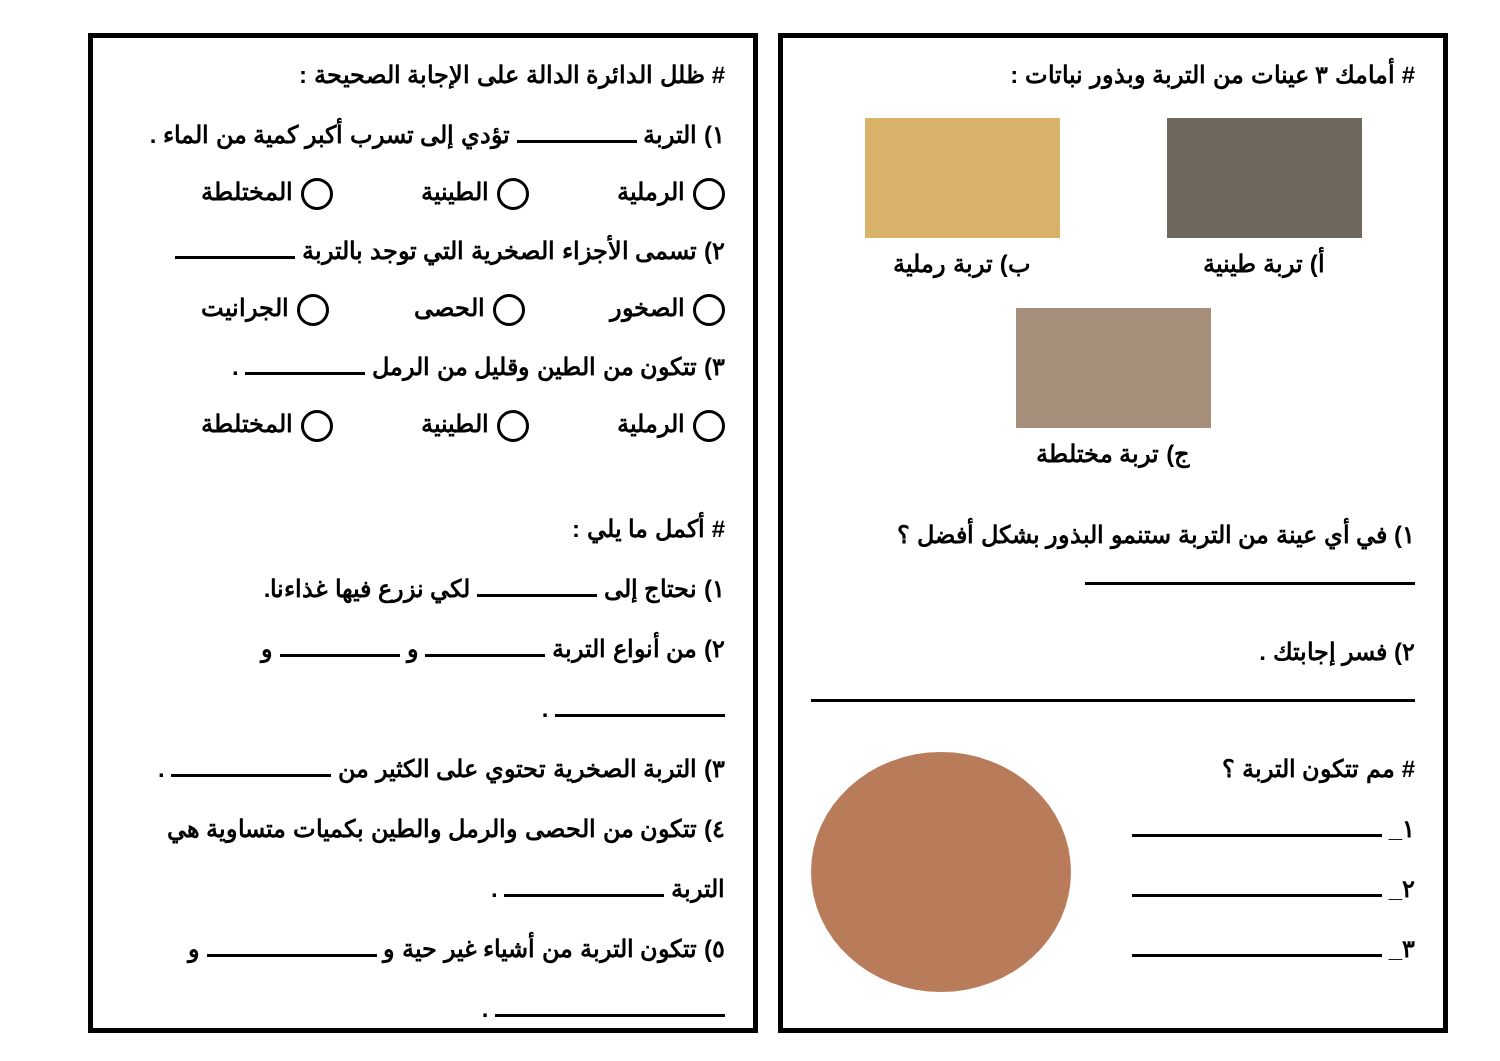# أمامك ٣ عينات من التربة وبذور نباتات :
أ) تربة طينية ب) تربة رملية
ج) تربة مختلطة
١) في أي عينة من التربة ستنمو البذور بشكل أفضل ؟
٢) فسر إجابتك .
# مم تتكون التربة ؟
١_
٢_
٣_
# ظلل الدائرة الدالة على الإجابة الصحيحة :
١) التربة تؤدي إلى تسرب أكبر كمية من الماء .
الرملية الطينية المختلطة
٢) تسمى الأجزاء الصخرية التي توجد بالتربة
الصخور الحصى الجرانيت
٣) تتكون من الطين وقليل من الرمل .
الرملية الطينية المختلطة
# أكمل ما يلي :
١) نحتاج إلى لكي نزرع فيها غذاءنا.
٢) من أنواع التربة و و
.
٣) التربة الصخرية تحتوي على الكثير من .
٤) تتكون من الحصى والرمل والطين بكميات متساوية هي
التربة .
٥) تتكون التربة من أشياء غير حية و و
.